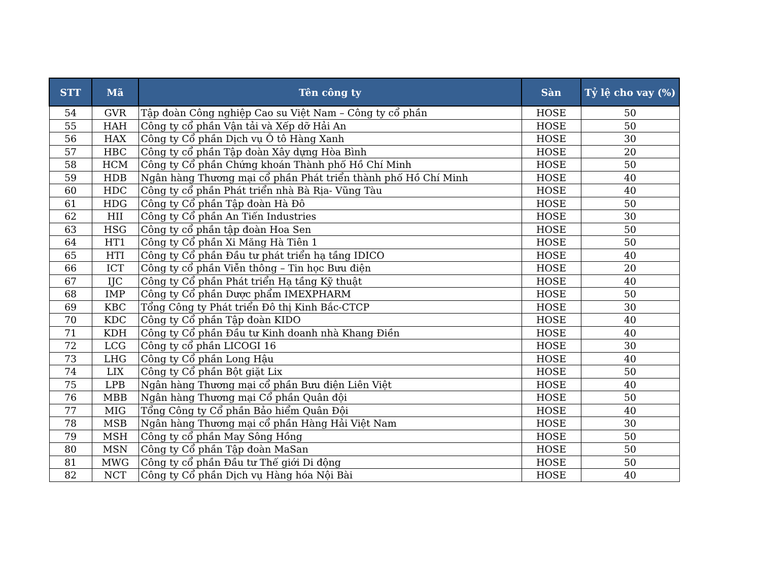| STT | Mã | Tên công ty | Sàn | Tỷ lệ cho vay (%) |
| --- | --- | --- | --- | --- |
| 54 | GVR | Tập đoàn Công nghiệp Cao su Việt Nam – Công ty cổ phần | HOSE | 50 |
| 55 | HAH | Công ty cổ phần Vận tải và Xếp dỡ Hải An | HOSE | 50 |
| 56 | HAX | Công ty Cổ phần Dịch vụ Ô tô Hàng Xanh | HOSE | 30 |
| 57 | HBC | Công ty cổ phần Tập đoàn Xây dựng Hòa Bình | HOSE | 20 |
| 58 | HCM | Công ty Cổ phần Chứng khoán Thành phố Hồ Chí Minh | HOSE | 50 |
| 59 | HDB | Ngân hàng Thương mại cổ phần Phát triển thành phố Hồ Chí Minh | HOSE | 40 |
| 60 | HDC | Công ty cổ phần Phát triển nhà Bà Rịa- Vũng Tàu | HOSE | 40 |
| 61 | HDG | Công ty Cổ phần Tập đoàn Hà Đô | HOSE | 50 |
| 62 | HII | Công ty Cổ phần An Tiến Industries | HOSE | 30 |
| 63 | HSG | Công ty cổ phần tập đoàn Hoa Sen | HOSE | 50 |
| 64 | HT1 | Công ty Cổ phần Xi Măng Hà Tiên 1 | HOSE | 50 |
| 65 | HTI | Công ty Cổ phần Đầu tư phát triển hạ tầng IDICO | HOSE | 40 |
| 66 | ICT | Công ty cổ phần Viễn thông – Tin học Bưu điện | HOSE | 20 |
| 67 | IJC | Công ty Cổ phần Phát triển Hạ tầng Kỹ thuật | HOSE | 40 |
| 68 | IMP | Công ty Cổ phần Dược phẩm IMEXPHARM | HOSE | 50 |
| 69 | KBC | Tổng Công ty Phát triển Đô thị Kinh Bắc-CTCP | HOSE | 30 |
| 70 | KDC | Công ty Cổ phần Tập đoàn KIDO | HOSE | 40 |
| 71 | KDH | Công ty Cổ phần Đầu tư Kinh doanh nhà Khang Điền | HOSE | 40 |
| 72 | LCG | Công ty cổ phần LICOGI 16 | HOSE | 30 |
| 73 | LHG | Công ty Cổ phần Long Hậu | HOSE | 40 |
| 74 | LIX | Công ty Cổ phần Bột giặt Lix | HOSE | 50 |
| 75 | LPB | Ngân hàng Thương mại cổ phần Bưu điện Liên Việt | HOSE | 40 |
| 76 | MBB | Ngân hàng Thương mại Cổ phần Quân đội | HOSE | 50 |
| 77 | MIG | Tổng Công ty Cổ phần Bảo hiểm Quân Đội | HOSE | 40 |
| 78 | MSB | Ngân hàng Thương mại cổ phần Hàng Hải Việt Nam | HOSE | 30 |
| 79 | MSH | Công ty cổ phần May Sông Hồng | HOSE | 50 |
| 80 | MSN | Công ty Cổ phần Tập đoàn MaSan | HOSE | 50 |
| 81 | MWG | Công ty cổ phần Đầu tư Thế giới Di động | HOSE | 50 |
| 82 | NCT | Công ty Cổ phần Dịch vụ Hàng hóa Nội Bài | HOSE | 40 |